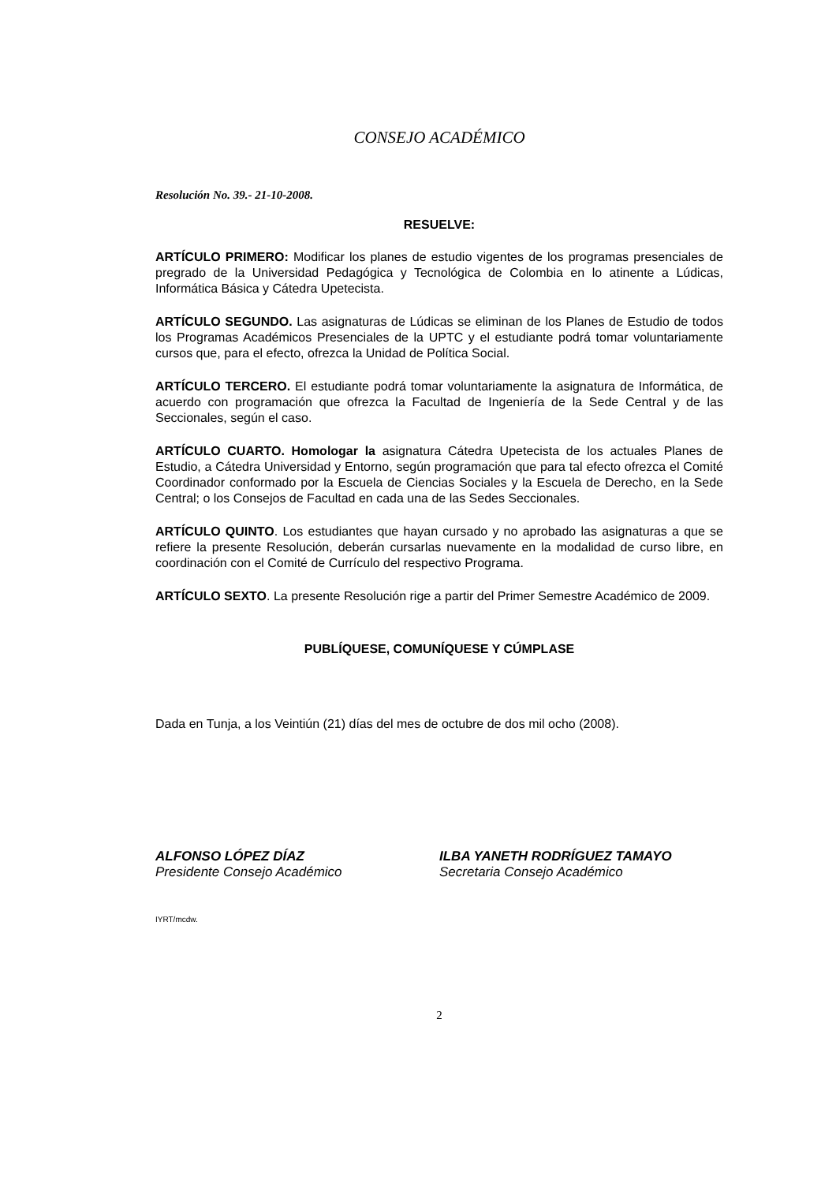CONSEJO ACADÉMICO
Resolución No. 39.- 21-10-2008.
RESUELVE:
ARTÍCULO PRIMERO: Modificar los planes de estudio vigentes de los programas presenciales de pregrado de la Universidad Pedagógica y Tecnológica de Colombia en lo atinente a Lúdicas, Informática Básica y Cátedra Upetecista.
ARTÍCULO SEGUNDO. Las asignaturas de Lúdicas se eliminan de los Planes de Estudio de todos los Programas Académicos Presenciales de la UPTC y el estudiante podrá tomar voluntariamente cursos que, para el efecto, ofrezca la Unidad de Política Social.
ARTÍCULO TERCERO. El estudiante podrá tomar voluntariamente la asignatura de Informática, de acuerdo con programación que ofrezca la Facultad de Ingeniería de la Sede Central y de las Seccionales, según el caso.
ARTÍCULO CUARTO. Homologar la asignatura Cátedra Upetecista de los actuales Planes de Estudio, a Cátedra Universidad y Entorno, según programación que para tal efecto ofrezca el Comité Coordinador conformado por la Escuela de Ciencias Sociales y la Escuela de Derecho, en la Sede Central; o los Consejos de Facultad en cada una de las Sedes Seccionales.
ARTÍCULO QUINTO. Los estudiantes que hayan cursado y no aprobado las asignaturas a que se refiere la presente Resolución, deberán cursarlas nuevamente en la modalidad de curso libre, en coordinación con el Comité de Currículo del respectivo Programa.
ARTÍCULO SEXTO. La presente Resolución rige a partir del Primer Semestre Académico de 2009.
PUBLÍQUESE, COMUNÍQUESE Y CÚMPLASE
Dada en Tunja, a los Veintiún (21) días del mes de octubre de dos mil ocho (2008).
ALFONSO LÓPEZ DÍAZ
Presidente Consejo Académico
ILBA YANETH RODRÍGUEZ TAMAYO
Secretaria Consejo Académico
IYRT/mcdw.
2